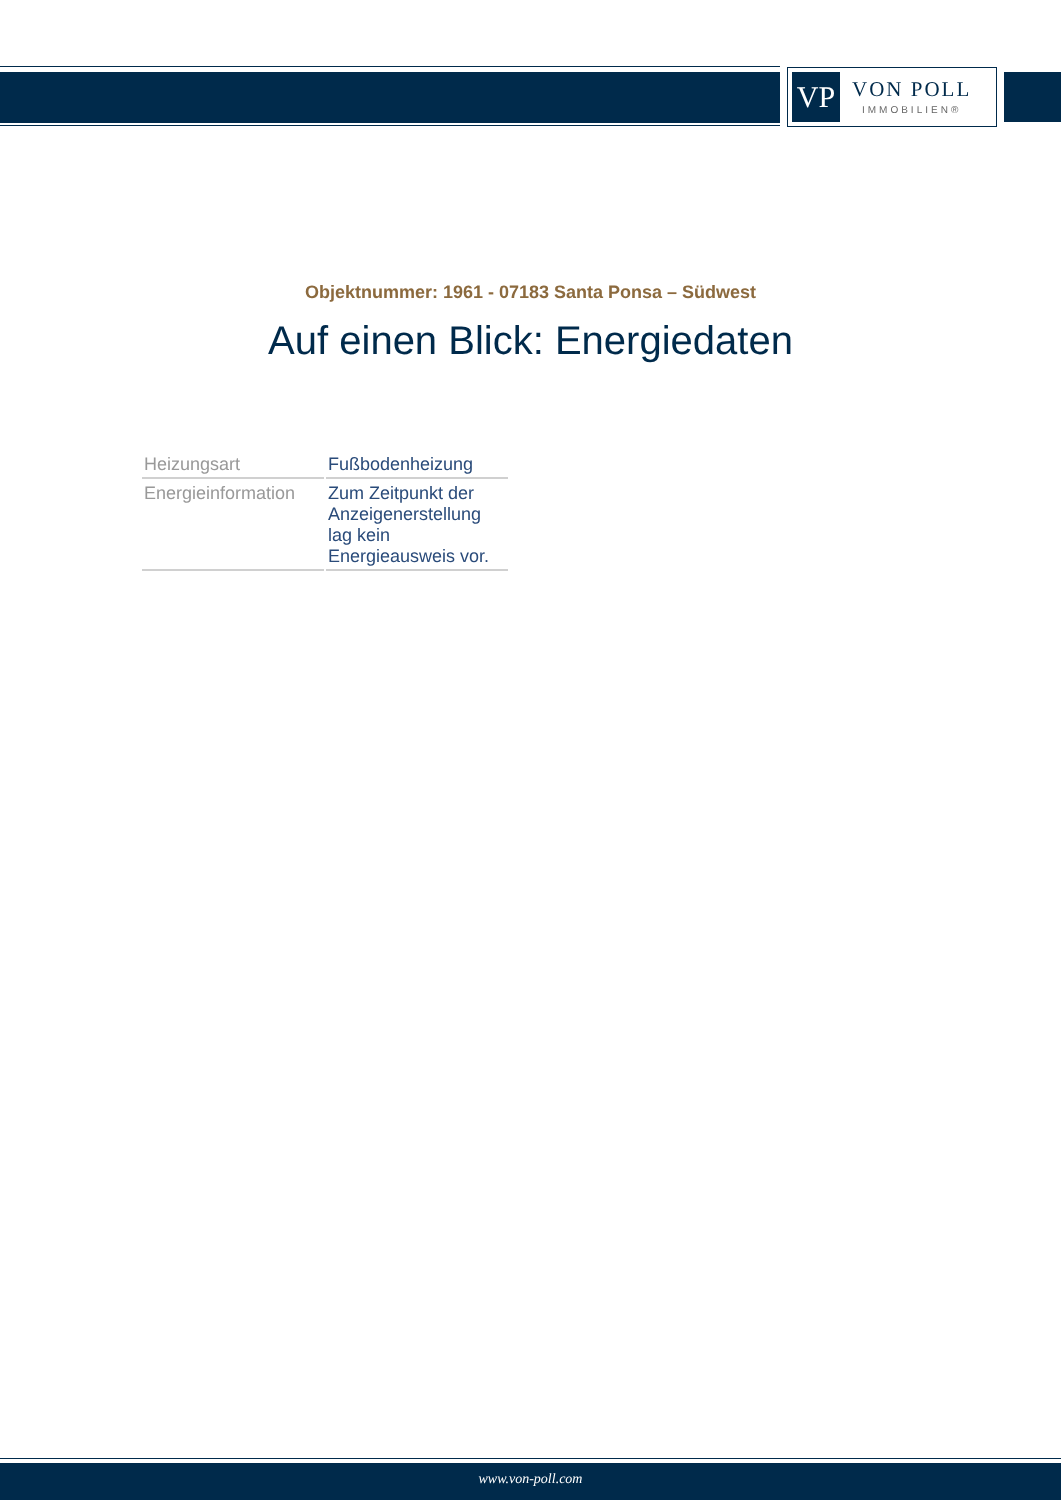VP
VON POLL
IMMOBILIEN®
Objektnummer: 1961 - 07183 Santa Ponsa – Südwest
Auf einen Blick: Energiedaten
| Heizungsart | Fußbodenheizung |
| Energieinformation | Zum Zeitpunkt der Anzeigenerstellung lag kein Energieausweis vor. |
www.von-poll.com